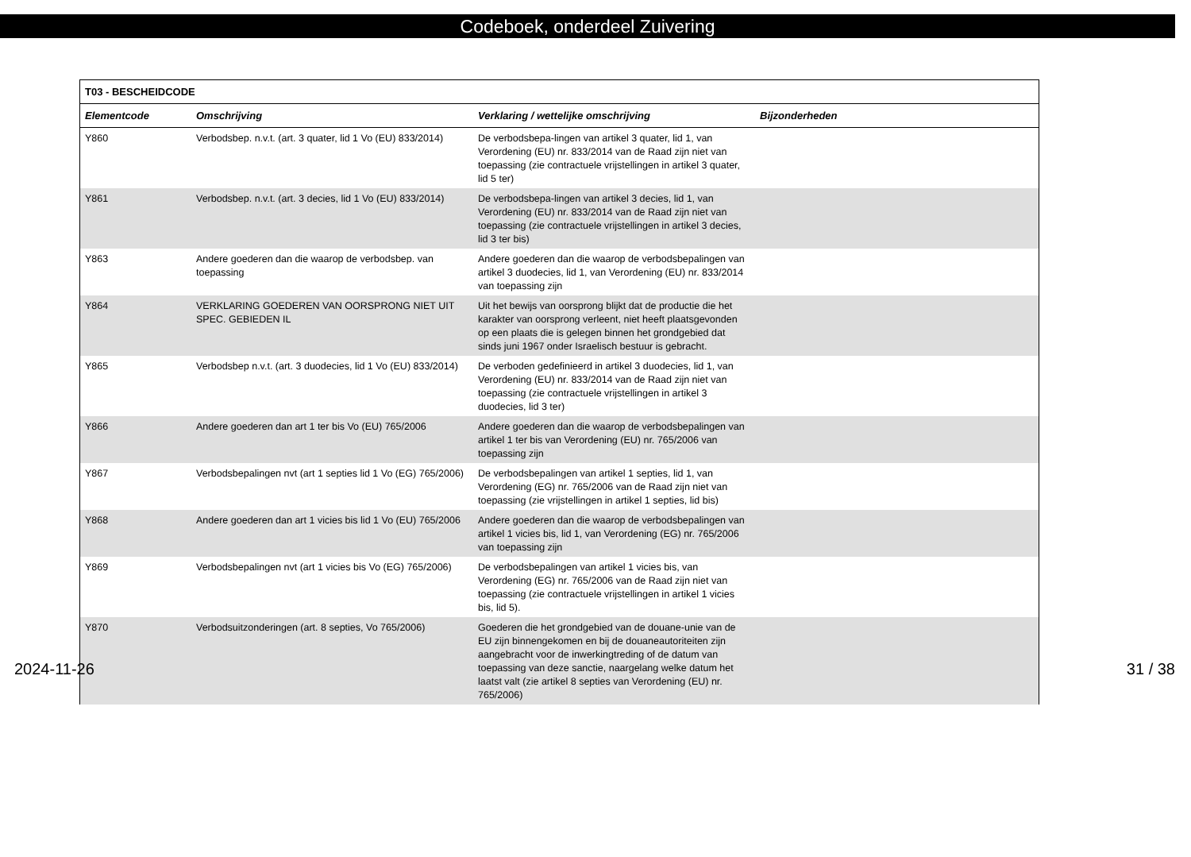Codeboek, onderdeel Zuivering
| T03 - BESCHEIDCODE | | | |
| --- | --- | --- | --- |
| Elementcode | Omschrijving | Verklaring / wettelijke omschrijving | Bijzonderheden |
| Y860 | Verbodsbep. n.v.t. (art. 3 quater, lid 1 Vo (EU) 833/2014) | De verbodsbepa-lingen van artikel 3 quater, lid 1, van Verordening (EU) nr. 833/2014 van de Raad zijn niet van toepassing (zie contractuele vrijstellingen in artikel 3 quater, lid 5 ter) | |
| Y861 | Verbodsbep. n.v.t. (art. 3 decies, lid 1 Vo (EU) 833/2014) | De verbodsbepa-lingen van artikel 3 decies, lid 1, van Verordening (EU) nr. 833/2014 van de Raad zijn niet van toepassing (zie contractuele vrijstellingen in artikel 3 decies, lid 3 ter bis) | |
| Y863 | Andere goederen dan die waarop de verbodsbep. van toepassing | Andere goederen dan die waarop de verbodsbepalingen van artikel 3 duodecies, lid 1, van Verordening (EU) nr. 833/2014 van toepassing zijn | |
| Y864 | VERKLARING GOEDEREN VAN OORSPRONG NIET UIT SPEC. GEBIEDEN IL | Uit het bewijs van oorsprong blijkt dat de productie die het karakter van oorsprong verleent, niet heeft plaatsgevonden op een plaats die is gelegen binnen het grondgebied dat sinds juni 1967 onder Israelisch bestuur is gebracht. | |
| Y865 | Verbodsbep n.v.t. (art. 3 duodecies, lid 1 Vo (EU) 833/2014) | De verboden gedefinieerd in artikel 3 duodecies, lid 1, van Verordening (EU) nr. 833/2014 van de Raad zijn niet van toepassing (zie contractuele vrijstellingen in artikel 3 duodecies, lid 3 ter) | |
| Y866 | Andere goederen dan art 1 ter bis Vo (EU) 765/2006 | Andere goederen dan die waarop de verbodsbepalingen van artikel 1 ter bis van Verordening (EU) nr. 765/2006 van toepassing zijn | |
| Y867 | Verbodsbepalingen nvt (art 1 septies lid 1 Vo (EG) 765/2006) | De verbodsbepalingen van artikel 1 septies, lid 1, van Verordening (EG) nr. 765/2006 van de Raad zijn niet van toepassing (zie vrijstellingen in artikel 1 septies, lid bis) | |
| Y868 | Andere goederen dan art 1 vicies bis lid 1 Vo (EU) 765/2006 | Andere goederen dan die waarop de verbodsbepalingen van artikel 1 vicies bis, lid 1, van Verordening (EG) nr. 765/2006 van toepassing zijn | |
| Y869 | Verbodsbepalingen nvt (art 1 vicies bis Vo (EG) 765/2006) | De verbodsbepalingen van artikel 1 vicies bis, van Verordening (EG) nr. 765/2006 van de Raad zijn niet van toepassing (zie contractuele vrijstellingen in artikel 1 vicies bis, lid 5). | |
| Y870 | Verbodsuitzonderingen (art. 8 septies, Vo 765/2006) | Goederen die het grondgebied van de douane-unie van de EU zijn binnengekomen en bij de douaneautoriteiten zijn aangebracht voor de inwerkingtreding of de datum van toepassing van deze sanctie, naargelang welke datum het laatst valt (zie artikel 8 septies van Verordening (EU) nr. 765/2006) | |
2024-11-26 31 / 38